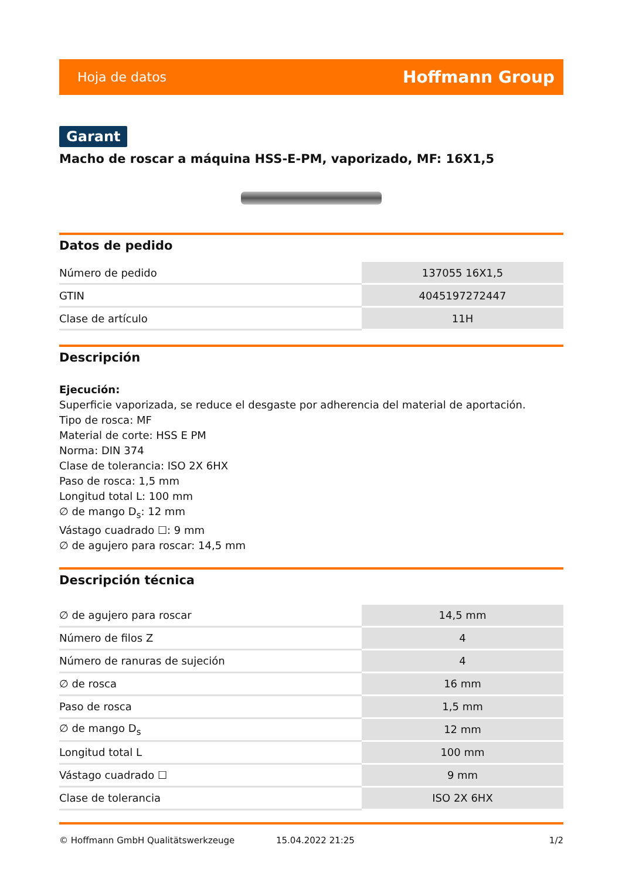Hoja de datos Hoffmann Group
Garant
Macho de roscar a máquina HSS-E-PM, vaporizado, MF: 16X1,5
Datos de pedido
| Número de pedido | 137055 16X1,5 |
| GTIN | 4045197272447 |
| Clase de artículo | 11H |
Descripción
Ejecución:
Superficie vaporizada, se reduce el desgaste por adherencia del material de aportación.
Tipo de rosca: MF
Material de corte: HSS E PM
Norma: DIN 374
Clase de tolerancia: ISO 2X 6HX
Paso de rosca: 1,5 mm
Longitud total L: 100 mm
∅ de mango D<sub>s</sub>: 12 mm
Vástago cuadrado ☐: 9 mm
∅ de agujero para roscar: 14,5 mm
Descripción técnica
| ∅ de agujero para roscar | 14,5 mm |
| Número de filos Z | 4 |
| Número de ranuras de sujeción | 4 |
| ∅ de rosca | 16 mm |
| Paso de rosca | 1,5 mm |
| ∅ de mango D<sub>s</sub> | 12 mm |
| Longitud total L | 100 mm |
| Vástago cuadrado ☐ | 9 mm |
| Clase de tolerancia | ISO 2X 6HX |
© Hoffmann GmbH Qualitätswerkzeuge 15.04.2022 21:25 1/2